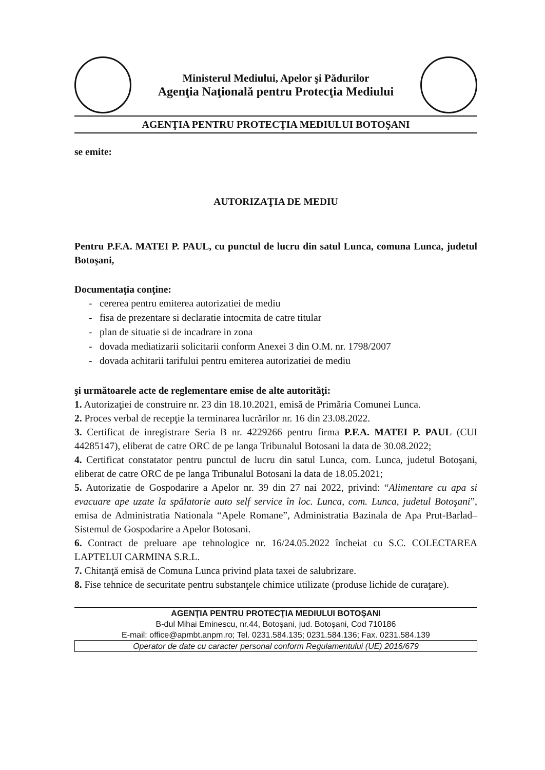Ministerul Mediului, Apelor şi Pădurilor
Agenţia Naţională pentru Protecţia Mediului
AGENŢIA PENTRU PROTECŢIA MEDIULUI BOTOŞANI
se emite:
AUTORIZAŢIA DE MEDIU
Pentru P.F.A. MATEI P. PAUL, cu punctul de lucru din satul Lunca, comuna Lunca, judetul Botoşani,
Documentaţia conţine:
- cererea pentru emiterea autorizatiei de mediu
- fisa de prezentare si declaratie intocmita de catre titular
- plan de situatie si de incadrare in zona
- dovada mediatizarii solicitarii conform Anexei 3 din O.M. nr. 1798/2007
- dovada achitarii tarifului pentru emiterea autorizatiei de mediu
şi următoarele acte de reglementare emise de alte autorităţi:
1. Autorizaţiei de construire nr. 23 din 18.10.2021, emisă de Primăria Comunei Lunca.
2. Proces verbal de recepţie la terminarea lucrărilor nr. 16 din 23.08.2022.
3. Certificat de inregistrare Seria B nr. 4229266 pentru firma P.F.A. MATEI P. PAUL (CUI 44285147), eliberat de catre ORC de pe langa Tribunalul Botosani la data de 30.08.2022;
4. Certificat constatator pentru punctul de lucru din satul Lunca, com. Lunca, judetul Botoşani, eliberat de catre ORC de pe langa Tribunalul Botosani la data de 18.05.2021;
5. Autorizatie de Gospodarire a Apelor nr. 39 din 27 nai 2022, privind: “Alimentare cu apa si evacuare ape uzate la spălatorie auto self service în loc. Lunca, com. Lunca, judetul Botoşani”, emisa de Administratia Nationala “Apele Romane”, Administratia Bazinala de Apa Prut-Barlad– Sistemul de Gospodarire a Apelor Botosani.
6. Contract de preluare ape tehnologice nr. 16/24.05.2022 încheiat cu S.C. COLECTAREA LAPTELUI CARMINA S.R.L.
7. Chitanţă emisă de Comuna Lunca privind plata taxei de salubrizare.
8. Fise tehnice de securitate pentru substanţele chimice utilizate (produse lichide de curaţare).
AGENŢIA PENTRU PROTECŢIA MEDIULUI BOTOŞANI
B-dul Mihai Eminescu, nr.44, Botoşani, jud. Botoşani, Cod 710186
E-mail: office@apmbt.anpm.ro; Tel. 0231.584.135; 0231.584.136; Fax. 0231.584.139
Operator de date cu caracter personal conform Regulamentului (UE) 2016/679